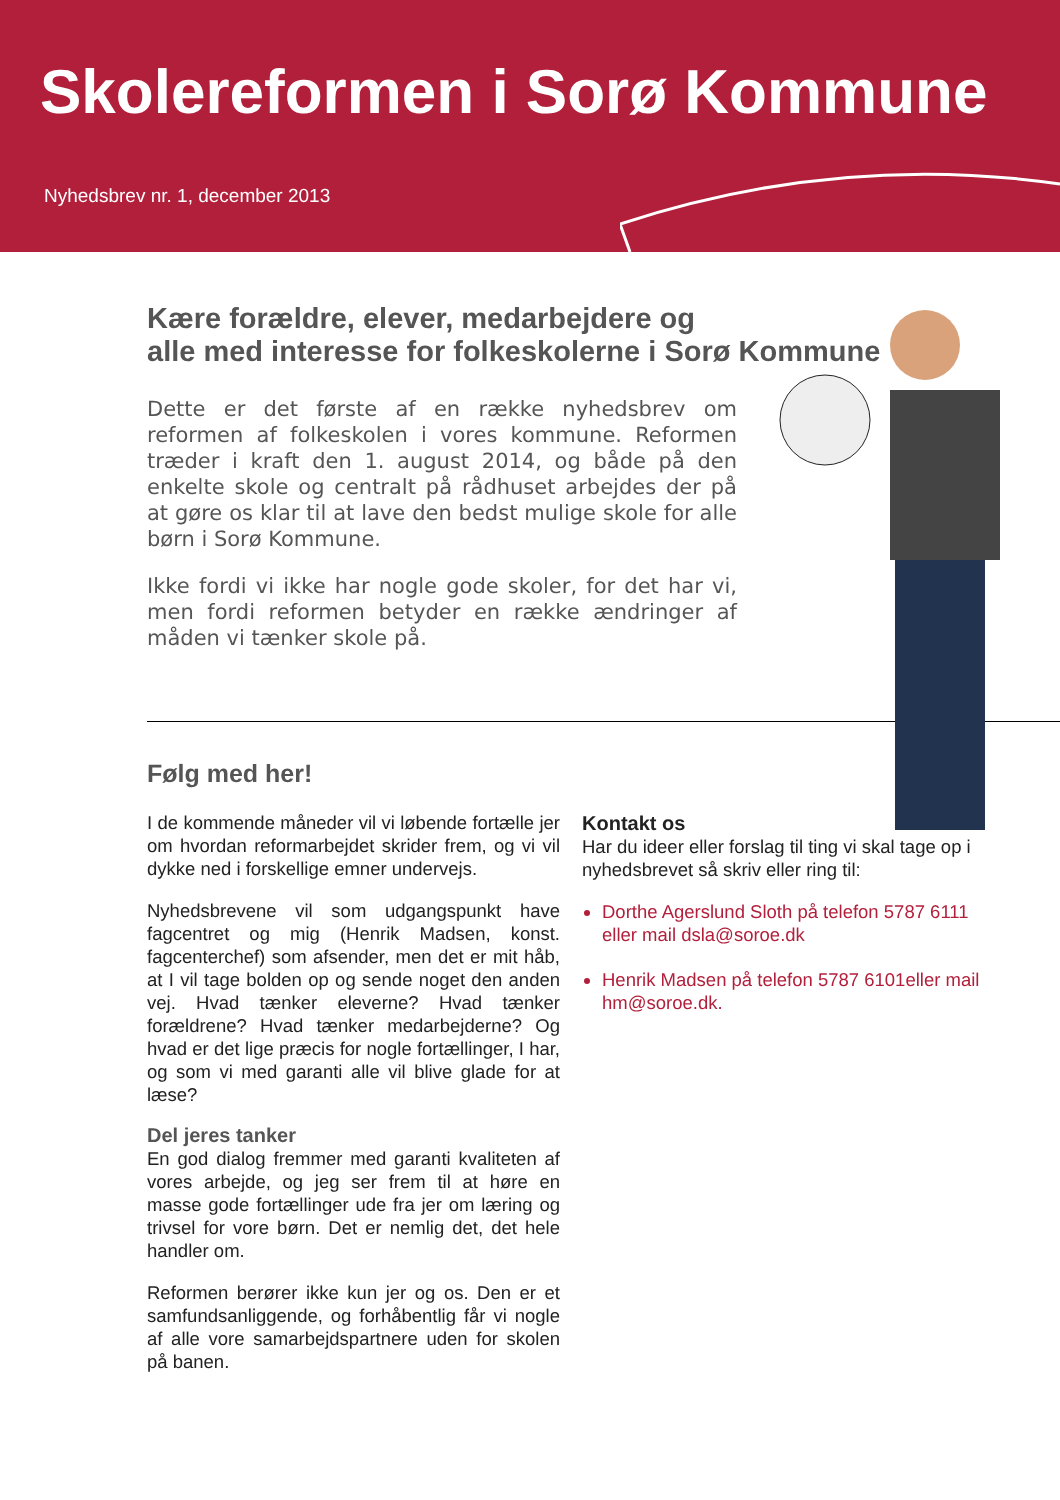Skolereformen i Sorø Kommune
Nyhedsbrev nr. 1, december 2013
Kære forældre, elever, medarbejdere og
alle med interesse for folkeskolerne i Sorø Kommune
Dette er det første af en række nyhedsbrev om reformen af folkeskolen i vores kommune. Reformen træder i kraft den 1. august 2014, og både på den enkelte skole og centralt på rådhuset arbejdes der på at gøre os klar til at lave den bedst mulige skole for alle børn i Sorø Kommune.
Ikke fordi vi ikke har nogle gode skoler, for det har vi, men fordi reformen betyder en række ændringer af måden vi tænker skole på.
Følg med her!
I de kommende måneder vil vi løbende fortælle jer om hvordan reformarbejdet skrider frem, og vi vil dykke ned i forskellige emner undervejs.
Nyhedsbrevene vil som udgangspunkt have fagcentret og mig (Henrik Madsen, konst. fagcenterchef) som afsender, men det er mit håb, at I vil tage bolden op og sende noget den anden vej. Hvad tænker eleverne? Hvad tænker forældrene? Hvad tænker medarbejderne? Og hvad er det lige præcis for nogle fortællinger, I har, og som vi med garanti alle vil blive glade for at læse?
Del jeres tanker
En god dialog fremmer med garanti kvaliteten af vores arbejde, og jeg ser frem til at høre en masse gode fortællinger ude fra jer om læring og trivsel for vore børn. Det er nemlig det, det hele handler om.
Reformen berører ikke kun jer og os. Den er et samfundsanliggende, og forhåbentlig får vi nogle af alle vore samarbejdspartnere uden for skolen på banen.
Kontakt os
Har du ideer eller forslag til ting vi skal tage op i nyhedsbrevet så skriv eller ring til:
Dorthe Agerslund Sloth på telefon 5787 6111 eller mail dsla@soroe.dk
Henrik Madsen på telefon 5787 6101eller mail hm@soroe.dk.